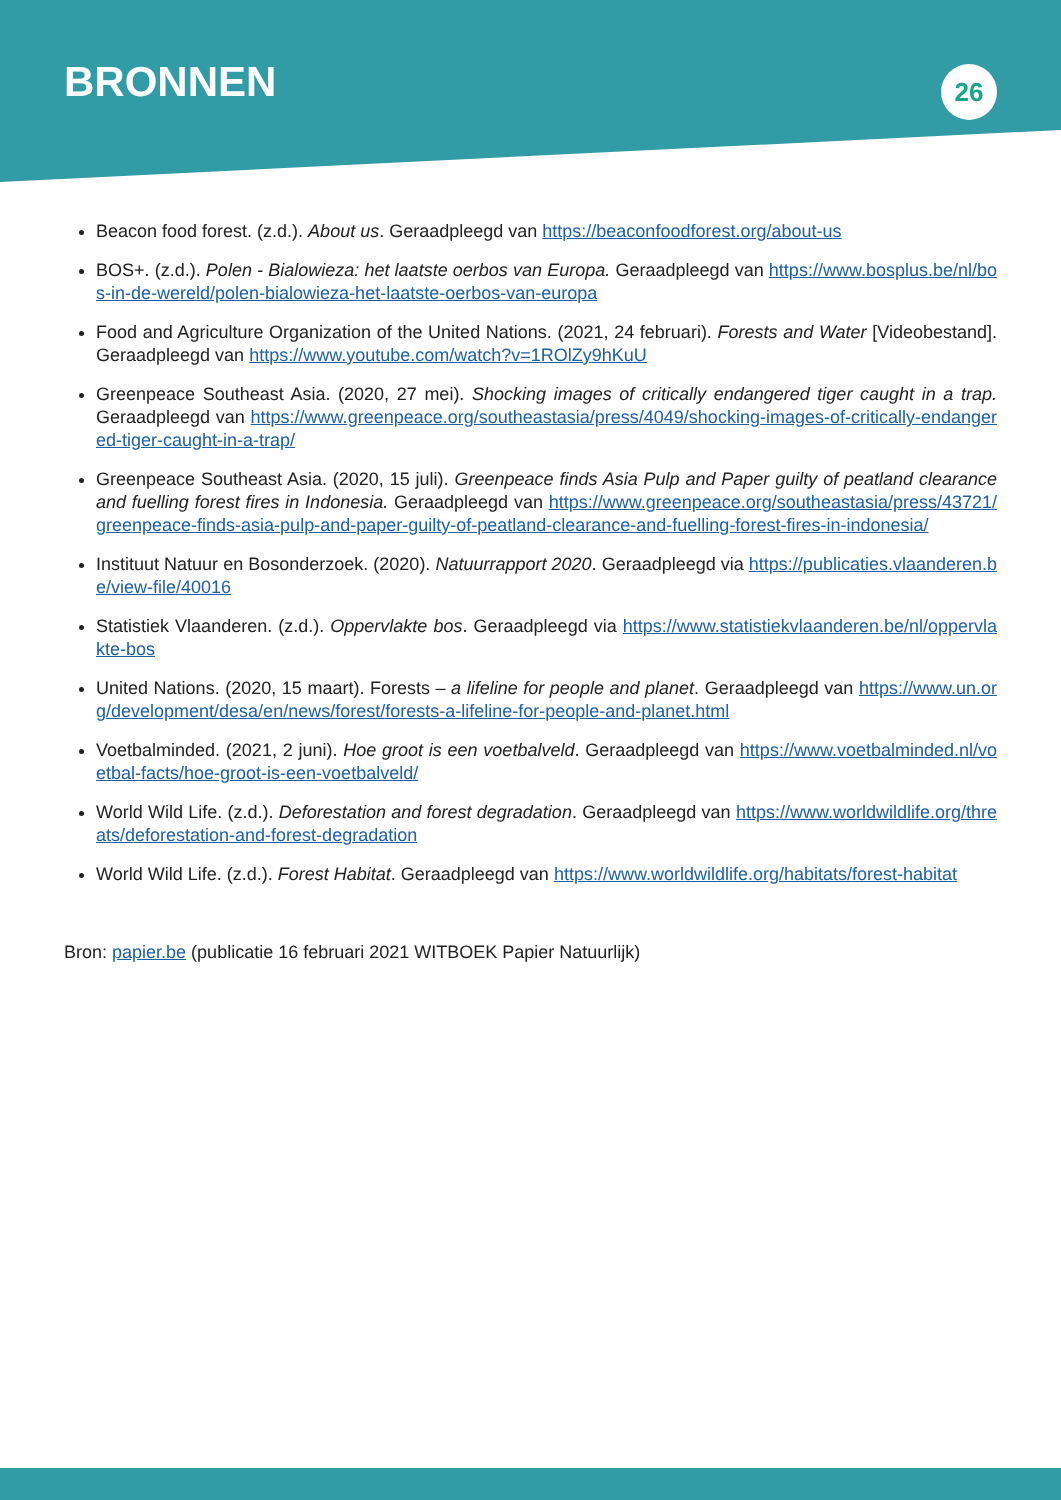BRONNEN
26
Beacon food forest. (z.d.). About us. Geraadpleegd van https://beaconfoodforest.org/about-us
BOS+. (z.d.). Polen - Bialowieza: het laatste oerbos van Europa. Geraadpleegd van https://www.bosplus.be/nl/bos-in-de-wereld/polen-bialowieza-het-laatste-oerbos-van-europa
Food and Agriculture Organization of the United Nations. (2021, 24 februari). Forests and Water [Videobestand]. Geraadpleegd van https://www.youtube.com/watch?v=1ROlZy9hKuU
Greenpeace Southeast Asia. (2020, 27 mei). Shocking images of critically endangered tiger caught in a trap. Geraadpleegd van https://www.greenpeace.org/southeastasia/press/4049/shocking-images-of-critically-endangered-tiger-caught-in-a-trap/
Greenpeace Southeast Asia. (2020, 15 juli). Greenpeace finds Asia Pulp and Paper guilty of peatland clearance and fuelling forest fires in Indonesia. Geraadpleegd van https://www.greenpeace.org/southeastasia/press/43721/greenpeace-finds-asia-pulp-and-paper-guilty-of-peatland-clearance-and-fuelling-forest-fires-in-indonesia/
Instituut Natuur en Bosonderzoek. (2020). Natuurrapport 2020. Geraadpleegd via https://publicaties.vlaanderen.be/view-file/40016
Statistiek Vlaanderen. (z.d.). Oppervlakte bos. Geraadpleegd via https://www.statistiekvlaanderen.be/nl/oppervlakte-bos
United Nations. (2020, 15 maart). Forests – a lifeline for people and planet. Geraadpleegd van https://www.un.org/development/desa/en/news/forest/forests-a-lifeline-for-people-and-planet.html
Voetbalminded. (2021, 2 juni). Hoe groot is een voetbalveld. Geraadpleegd van https://www.voetbalminded.nl/voetbal-facts/hoe-groot-is-een-voetbalveld/
World Wild Life. (z.d.). Deforestation and forest degradation. Geraadpleegd van https://www.worldwildlife.org/threats/deforestation-and-forest-degradation
World Wild Life. (z.d.). Forest Habitat. Geraadpleegd van https://www.worldwildlife.org/habitats/forest-habitat
Bron: papier.be (publicatie 16 februari 2021 WITBOEK Papier Natuurlijk)